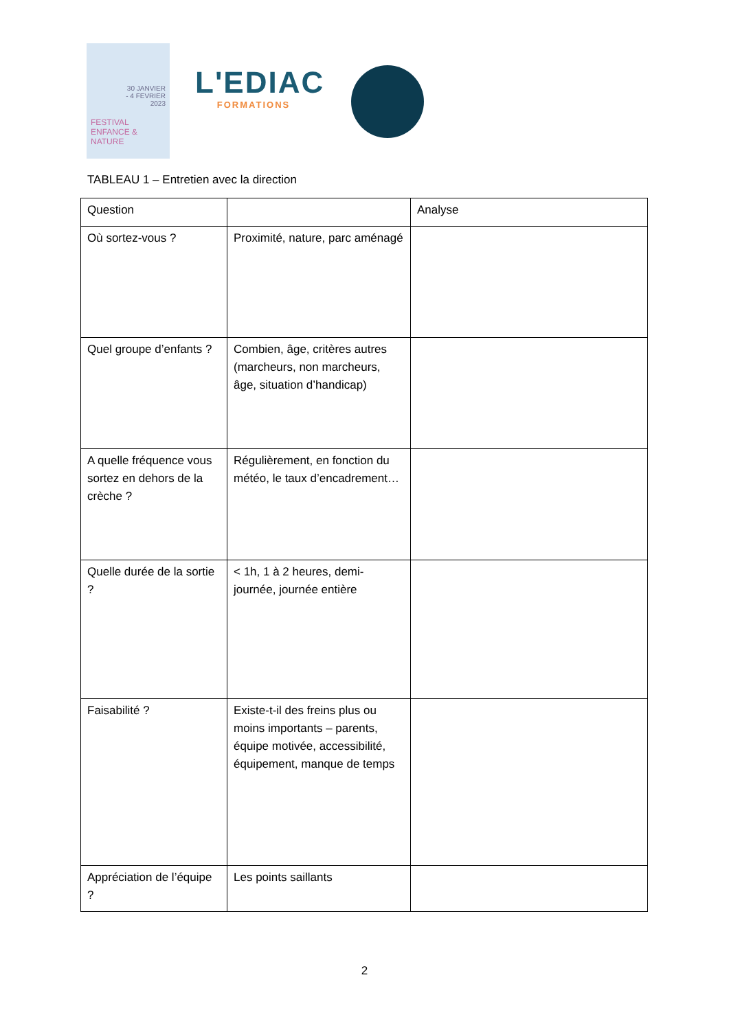30 JANVIER
- 4 FEVRIER
2023
FESTIVAL
ENFANCE & NATURE
L'EDIAC
FORMATIONS
TABLEAU 1 – Entretien avec la direction
| Question | | Analyse |
| --- | --- | --- |
| Où sortez-vous ? | Proximité, nature, parc aménagé | |
| Quel groupe d’enfants ? | Combien, âge, critères autres (marcheurs, non marcheurs, âge, situation d’handicap) | |
| A quelle fréquence vous sortez en dehors de la crèche ? | Régulièrement, en fonction du météo, le taux d’encadrement… | |
| Quelle durée de la sortie ? | < 1h, 1 à 2 heures, demi-journée, journée entière | |
| Faisabilité ? | Existe-t-il des freins plus ou moins importants – parents, équipe motivée, accessibilité, équipement, manque de temps | |
| Appréciation de l’équipe ? | Les points saillants | |
2